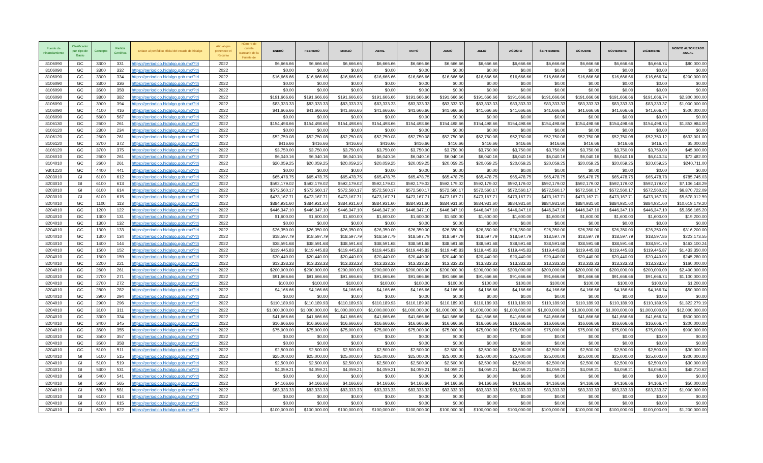| Fuente de Financiamiento | Clasificador por Tipo de Gasto | Concepto | Partida Genérica | Enlace al periódico oficial del estado de hidalgo | Año al que pertenece el Recurso | Número de cuenta Bancario de la Fuente de | ENERO | FEBRERO | MARZO | ABRIL | MAYO | JUNIO | JULIO | AGOSTO | SEPTIEMBRE | OCTUBRE | NOVIEMBRE | DICIEMBRE | MONTO AUTORIZADO ANUAL |
| --- | --- | --- | --- | --- | --- | --- | --- | --- | --- | --- | --- | --- | --- | --- | --- | --- | --- | --- | --- |
| 8106090 | GC | 3300 | 331 | https://periodico.hidalgo.gob.mx/?tri | 2022 | | $6,666.66 | $6,666.66 | $6,666.66 | $6,666.66 | $6,666.66 | $6,666.66 | $6,666.66 | $6,666.66 | $6,666.66 | $6,666.66 | $6,666.66 | $6,666.74 | $80,000.00 |
| 8106090 | GC | 3300 | 332 | https://periodico.hidalgo.gob.mx/?tri | 2022 | | $0.00 | $0.00 | $0.00 | $0.00 | $0.00 | $0.00 | $0.00 | $0.00 | $0.00 | $0.00 | $0.00 | $0.00 | $0.00 |
| 8106090 | GC | 3300 | 334 | https://periodico.hidalgo.gob.mx/?tri | 2022 | | $16,666.66 | $16,666.66 | $16,666.66 | $16,666.66 | $16,666.66 | $16,666.66 | $16,666.66 | $16,666.66 | $16,666.66 | $16,666.66 | $16,666.66 | $16,666.74 | $200,000.00 |
| 8106090 | GC | 3300 | 336 | https://periodico.hidalgo.gob.mx/?tri | 2022 | | $0.00 | $0.00 | $0.00 | $0.00 | $0.00 | $0.00 | $0.00 | $0.00 | $0.00 | $0.00 | $0.00 | $0.00 | $0.00 |
| 8106090 | GC | 3500 | 358 | https://periodico.hidalgo.gob.mx/?tri | 2022 | | $0.00 | $0.00 | $0.00 | $0.00 | $0.00 | $0.00 | $0.00 | $0.00 | $0.00 | $0.00 | $0.00 | $0.00 | $0.00 |
| 8106090 | GC | 3800 | 382 | https://periodico.hidalgo.gob.mx/?tri | 2022 | | $191,666.66 | $191,666.66 | $191,666.66 | $191,666.66 | $191,666.66 | $191,666.66 | $191,666.66 | $191,666.66 | $191,666.66 | $191,666.66 | $191,666.66 | $191,666.74 | $2,300,000.00 |
| 8106090 | GC | 3900 | 394 | https://periodico.hidalgo.gob.mx/?tri | 2022 | | $83,333.33 | $83,333.33 | $83,333.33 | $83,333.33 | $83,333.33 | $83,333.33 | $83,333.33 | $83,333.33 | $83,333.33 | $83,333.33 | $83,333.33 | $83,333.37 | $1,000,000.00 |
| 8106090 | GC | 4100 | 416 | https://periodico.hidalgo.gob.mx/?tri | 2022 | | $41,666.66 | $41,666.66 | $41,666.66 | $41,666.66 | $41,666.66 | $41,666.66 | $41,666.66 | $41,666.66 | $41,666.66 | $41,666.66 | $41,666.66 | $41,666.74 | $500,000.00 |
| 8106090 | GC | 5600 | 567 | https://periodico.hidalgo.gob.mx/?tri | 2022 | | $0.00 | $0.00 | $0.00 | $0.00 | $0.00 | $0.00 | $0.00 | $0.00 | $0.00 | $0.00 | $0.00 | $0.00 | $0.00 |
| 8106130 | GC | 2600 | 261 | https://periodico.hidalgo.gob.mx/?tri | 2022 | | $154,498.66 | $154,498.66 | $154,498.66 | $154,498.66 | $154,498.66 | $154,498.66 | $154,498.66 | $154,498.66 | $154,498.66 | $154,498.66 | $154,498.66 | $154,498.74 | $1,853,984.00 |
| 8106120 | GC | 2300 | 234 | https://periodico.hidalgo.gob.mx/?tri | 2022 | | $0.00 | $0.00 | $0.00 | $0.00 | $0.00 | $0.00 | $0.00 | $0.00 | $0.00 | $0.00 | $0.00 | $0.00 | $0.00 |
| 8106120 | GC | 2600 | 261 | https://periodico.hidalgo.gob.mx/?tri | 2022 | | $52,750.08 | $52,750.08 | $52,750.08 | $52,750.08 | $52,750.08 | $52,750.08 | $52,750.08 | $52,750.08 | $52,750.08 | $52,750.08 | $52,750.08 | $52,750.12 | $633,001.00 |
| 8106120 | GC | 3700 | 372 | https://periodico.hidalgo.gob.mx/?tri | 2022 | | $416.66 | $416.66 | $416.66 | $416.66 | $416.66 | $416.66 | $416.66 | $416.66 | $416.66 | $416.66 | $416.66 | $416.74 | $5,000.00 |
| 8106120 | GC | 3700 | 375 | https://periodico.hidalgo.gob.mx/?tri | 2022 | | $3,750.00 | $3,750.00 | $3,750.00 | $3,750.00 | $3,750.00 | $3,750.00 | $3,750.00 | $3,750.00 | $3,750.00 | $3,750.00 | $3,750.00 | $3,750.00 | $45,000.00 |
| 8106010 | GC | 2600 | 261 | https://periodico.hidalgo.gob.mx/?tri | 2022 | | $6,040.16 | $6,040.16 | $6,040.16 | $6,040.16 | $6,040.16 | $6,040.16 | $6,040.16 | $6,040.16 | $6,040.16 | $6,040.16 | $6,040.16 | $6,040.24 | $72,482.00 |
| 8104010 | GC | 2600 | 261 | https://periodico.hidalgo.gob.mx/?tri | 2022 | | $20,059.25 | $20,059.25 | $20,059.25 | $20,059.25 | $20,059.25 | $20,059.25 | $20,059.25 | $20,059.25 | $20,059.25 | $20,059.25 | $20,059.25 | $20,059.25 | $240,711.00 |
| 9301220 | GC | 4400 | 441 | https://periodico.hidalgo.gob.mx/?tri | 2022 | | $0.00 | $0.00 | $0.00 | $0.00 | $0.00 | $0.00 | $0.00 | $0.00 | $0.00 | $0.00 | $0.00 | $0.00 | $0.00 |
| 8203010 | GI | 6100 | 612 | https://periodico.hidalgo.gob.mx/?tri | 2022 | | $65,478.75 | $65,478.75 | $65,478.75 | $65,478.75 | $65,478.75 | $65,478.75 | $65,478.75 | $65,478.75 | $65,478.75 | $65,478.75 | $65,478.75 | $65,478.78 | $785,745.03 |
| 8203010 | GI | 6100 | 613 | https://periodico.hidalgo.gob.mx/?tri | 2022 | | $592,179.02 | $592,179.02 | $592,179.02 | $592,179.02 | $592,179.02 | $592,179.02 | $592,179.02 | $592,179.02 | $592,179.02 | $592,179.02 | $592,179.02 | $592,179.07 | $7,106,148.29 |
| 8203010 | GI | 6100 | 614 | https://periodico.hidalgo.gob.mx/?tri | 2022 | | $572,560.17 | $572,560.17 | $572,560.17 | $572,560.17 | $572,560.17 | $572,560.17 | $572,560.17 | $572,560.17 | $572,560.17 | $572,560.17 | $572,560.17 | $572,560.22 | $6,870,722.09 |
| 8203010 | GI | 6100 | 615 | https://periodico.hidalgo.gob.mx/?tri | 2022 | | $473,167.71 | $473,167.71 | $473,167.71 | $473,167.71 | $473,167.71 | $473,167.71 | $473,167.71 | $473,167.71 | $473,167.71 | $473,167.71 | $473,167.71 | $473,167.78 | $5,678,012.59 |
| 8204010 | GC | 1100 | 113 | https://periodico.hidalgo.gob.mx/?tri | 2022 | | $884,931.60 | $884,931.60 | $884,931.60 | $884,931.60 | $884,931.60 | $884,931.60 | $884,931.60 | $884,931.60 | $884,931.60 | $884,931.60 | $884,931.60 | $884,931.60 | $10,619,179.20 |
| 8204010 | GC | 1200 | 122 | https://periodico.hidalgo.gob.mx/?tri | 2022 | | $446,347.10 | $446,347.10 | $446,347.10 | $446,347.10 | $446,347.10 | $446,347.10 | $446,347.10 | $446,347.10 | $446,347.10 | $446,347.10 | $446,347.10 | $446,347.10 | $5,356,165.20 |
| 8204010 | GC | 1300 | 131 | https://periodico.hidalgo.gob.mx/?tri | 2022 | | $1,600.00 | $1,600.00 | $1,600.00 | $1,600.00 | $1,600.00 | $1,600.00 | $1,600.00 | $1,600.00 | $1,600.00 | $1,600.00 | $1,600.00 | $1,600.00 | $19,200.00 |
| 8204010 | GC | 1300 | 132 | https://periodico.hidalgo.gob.mx/?tri | 2022 | | $0.00 | $0.00 | $0.00 | $0.00 | $0.00 | $0.00 | $0.00 | $0.00 | $0.00 | $0.00 | $0.00 | $0.00 | $0.00 |
| 8204010 | GC | 1300 | 133 | https://periodico.hidalgo.gob.mx/?tri | 2022 | | $26,350.00 | $26,350.00 | $26,350.00 | $26,350.00 | $26,350.00 | $26,350.00 | $26,350.00 | $26,350.00 | $26,350.00 | $26,350.00 | $26,350.00 | $26,350.00 | $316,200.00 |
| 8204010 | GC | 1300 | 134 | https://periodico.hidalgo.gob.mx/?tri | 2022 | | $18,597.79 | $18,597.79 | $18,597.79 | $18,597.79 | $18,597.79 | $18,597.79 | $18,597.79 | $18,597.79 | $18,597.79 | $18,597.79 | $18,597.79 | $18,597.86 | $223,173.55 |
| 8204010 | GC | 1400 | 144 | https://periodico.hidalgo.gob.mx/?tri | 2022 | | $38,591.68 | $38,591.68 | $38,591.68 | $38,591.68 | $38,591.68 | $38,591.68 | $38,591.68 | $38,591.68 | $38,591.68 | $38,591.68 | $38,591.68 | $38,591.76 | $463,100.24 |
| 8204010 | GC | 1500 | 152 | https://periodico.hidalgo.gob.mx/?tri | 2022 | | $119,445.83 | $119,445.83 | $119,445.83 | $119,445.83 | $119,445.83 | $119,445.83 | $119,445.83 | $119,445.83 | $119,445.83 | $119,445.83 | $119,445.83 | $119,445.87 | $1,433,350.00 |
| 8204010 | GC | 1500 | 159 | https://periodico.hidalgo.gob.mx/?tri | 2022 | | $20,440.00 | $20,440.00 | $20,440.00 | $20,440.00 | $20,440.00 | $20,440.00 | $20,440.00 | $20,440.00 | $20,440.00 | $20,440.00 | $20,440.00 | $20,440.00 | $245,280.00 |
| 8204010 | GC | 2200 | 221 | https://periodico.hidalgo.gob.mx/?tri | 2022 | | $13,333.33 | $13,333.33 | $13,333.33 | $13,333.33 | $13,333.33 | $13,333.33 | $13,333.33 | $13,333.33 | $13,333.33 | $13,333.33 | $13,333.33 | $13,333.37 | $160,000.00 |
| 8204010 | GC | 2600 | 261 | https://periodico.hidalgo.gob.mx/?tri | 2022 | | $200,000.00 | $200,000.00 | $200,000.00 | $200,000.00 | $200,000.00 | $200,000.00 | $200,000.00 | $200,000.00 | $200,000.00 | $200,000.00 | $200,000.00 | $200,000.00 | $2,400,000.00 |
| 8204010 | GC | 2700 | 271 | https://periodico.hidalgo.gob.mx/?tri | 2022 | | $91,666.66 | $91,666.66 | $91,666.66 | $91,666.66 | $91,666.66 | $91,666.66 | $91,666.66 | $91,666.66 | $91,666.66 | $91,666.66 | $91,666.66 | $91,666.74 | $1,100,000.00 |
| 8204010 | GC | 2700 | 272 | https://periodico.hidalgo.gob.mx/?tri | 2022 | | $100.00 | $100.00 | $100.00 | $100.00 | $100.00 | $100.00 | $100.00 | $100.00 | $100.00 | $100.00 | $100.00 | $100.00 | $1,200.00 |
| 8204010 | GC | 2800 | 282 | https://periodico.hidalgo.gob.mx/?tri | 2022 | | $4,166.66 | $4,166.66 | $4,166.66 | $4,166.66 | $4,166.66 | $4,166.66 | $4,166.66 | $4,166.66 | $4,166.66 | $4,166.66 | $4,166.66 | $4,166.74 | $50,000.00 |
| 8204010 | GC | 2900 | 294 | https://periodico.hidalgo.gob.mx/?tri | 2022 | | $0.00 | $0.00 | $0.00 | $0.00 | $0.00 | $0.00 | $0.00 | $0.00 | $0.00 | $0.00 | $0.00 | $0.00 | $0.00 |
| 8204010 | GC | 2900 | 296 | https://periodico.hidalgo.gob.mx/?tri | 2022 | | $110,189.93 | $110,189.93 | $110,189.93 | $110,189.93 | $110,189.93 | $110,189.93 | $110,189.93 | $110,189.93 | $110,189.93 | $110,189.93 | $110,189.93 | $110,189.96 | $1,322,279.19 |
| 8204010 | GC | 3100 | 311 | https://periodico.hidalgo.gob.mx/?tri | 2022 | | $1,000,000.00 | $1,000,000.00 | $1,000,000.00 | $1,000,000.00 | $1,000,000.00 | $1,000,000.00 | $1,000,000.00 | $1,000,000.00 | $1,000,000.00 | $1,000,000.00 | $1,000,000.00 | $1,000,000.00 | $12,000,000.00 |
| 8204010 | GC | 3300 | 334 | https://periodico.hidalgo.gob.mx/?tri | 2022 | | $41,666.66 | $41,666.66 | $41,666.66 | $41,666.66 | $41,666.66 | $41,666.66 | $41,666.66 | $41,666.66 | $41,666.66 | $41,666.66 | $41,666.66 | $41,666.74 | $500,000.00 |
| 8204010 | GC | 3400 | 345 | https://periodico.hidalgo.gob.mx/?tri | 2022 | | $16,666.66 | $16,666.66 | $16,666.66 | $16,666.66 | $16,666.66 | $16,666.66 | $16,666.66 | $16,666.66 | $16,666.66 | $16,666.66 | $16,666.66 | $16,666.74 | $200,000.00 |
| 8204010 | GC | 3500 | 355 | https://periodico.hidalgo.gob.mx/?tri | 2022 | | $75,000.00 | $75,000.00 | $75,000.00 | $75,000.00 | $75,000.00 | $75,000.00 | $75,000.00 | $75,000.00 | $75,000.00 | $75,000.00 | $75,000.00 | $75,000.00 | $900,000.00 |
| 8204010 | GC | 3500 | 357 | https://periodico.hidalgo.gob.mx/?tri | 2022 | | $0.00 | $0.00 | $0.00 | $0.00 | $0.00 | $0.00 | $0.00 | $0.00 | $0.00 | $0.00 | $0.00 | $0.00 | $0.00 |
| 8204010 | GC | 3500 | 358 | https://periodico.hidalgo.gob.mx/?tri | 2022 | | $0.00 | $0.00 | $0.00 | $0.00 | $0.00 | $0.00 | $0.00 | $0.00 | $0.00 | $0.00 | $0.00 | $0.00 | $0.00 |
| 8204010 | GC | 5100 | 511 | https://periodico.hidalgo.gob.mx/?tri | 2022 | | $2,500.00 | $2,500.00 | $2,500.00 | $2,500.00 | $2,500.00 | $2,500.00 | $2,500.00 | $2,500.00 | $2,500.00 | $2,500.00 | $2,500.00 | $2,500.00 | $30,000.00 |
| 8204010 | GI | 5100 | 515 | https://periodico.hidalgo.gob.mx/?tri | 2022 | | $25,000.00 | $25,000.00 | $25,000.00 | $25,000.00 | $25,000.00 | $25,000.00 | $25,000.00 | $25,000.00 | $25,000.00 | $25,000.00 | $25,000.00 | $25,000.00 | $300,000.00 |
| 8204010 | GI | 5100 | 519 | https://periodico.hidalgo.gob.mx/?tri | 2022 | | $2,500.00 | $2,500.00 | $2,500.00 | $2,500.00 | $2,500.00 | $2,500.00 | $2,500.00 | $2,500.00 | $2,500.00 | $2,500.00 | $2,500.00 | $2,500.00 | $30,000.00 |
| 8204010 | GI | 5300 | 531 | https://periodico.hidalgo.gob.mx/?tri | 2022 | | $4,059.21 | $4,059.21 | $4,059.21 | $4,059.21 | $4,059.21 | $4,059.21 | $4,059.21 | $4,059.21 | $4,059.21 | $4,059.21 | $4,059.21 | $4,059.31 | $48,710.62 |
| 8204010 | GI | 5400 | 541 | https://periodico.hidalgo.gob.mx/?tri | 2022 | | $0.00 | $0.00 | $0.00 | $0.00 | $0.00 | $0.00 | $0.00 | $0.00 | $0.00 | $0.00 | $0.00 | $0.00 | $0.00 |
| 8204010 | GI | 5600 | 565 | https://periodico.hidalgo.gob.mx/?tri | 2022 | | $4,166.66 | $4,166.66 | $4,166.66 | $4,166.66 | $4,166.66 | $4,166.66 | $4,166.66 | $4,166.66 | $4,166.66 | $4,166.66 | $4,166.66 | $4,166.74 | $50,000.00 |
| 8204010 | GI | 5800 | 581 | https://periodico.hidalgo.gob.mx/?tri | 2022 | | $83,333.33 | $83,333.33 | $83,333.33 | $83,333.33 | $83,333.33 | $83,333.33 | $83,333.33 | $83,333.33 | $83,333.33 | $83,333.33 | $83,333.33 | $83,333.37 | $1,000,000.00 |
| 8204010 | GI | 6100 | 614 | https://periodico.hidalgo.gob.mx/?tri | 2022 | | $0.00 | $0.00 | $0.00 | $0.00 | $0.00 | $0.00 | $0.00 | $0.00 | $0.00 | $0.00 | $0.00 | $0.00 | $0.00 |
| 8204010 | GI | 6100 | 615 | https://periodico.hidalgo.gob.mx/?tri | 2022 | | $0.00 | $0.00 | $0.00 | $0.00 | $0.00 | $0.00 | $0.00 | $0.00 | $0.00 | $0.00 | $0.00 | $0.00 | $0.00 |
| 8204010 | GI | 6200 | 622 | https://periodico.hidalgo.gob.mx/?tri | 2022 | | $100,000.00 | $100,000.00 | $100,000.00 | $100,000.00 | $100,000.00 | $100,000.00 | $100,000.00 | $100,000.00 | $100,000.00 | $100,000.00 | $100,000.00 | $100,000.00 | $1,200,000.00 |